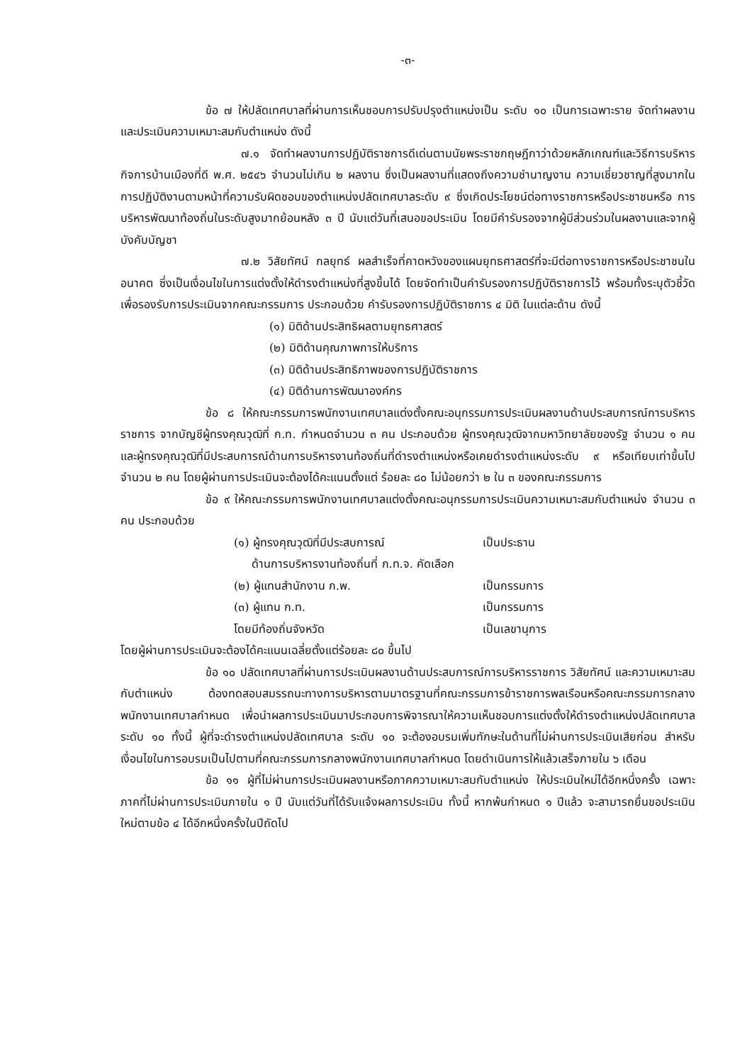-๓-
ข้อ ๗ ให้ปลัดเทศบาลที่ผ่านการเห็นชอบการปรับปรุงตำแหน่งเป็น ระดับ ๑๐ เป็นการเฉพาะราย จัดทำผลงาน และประเมินความเหมาะสมกับตำแหน่ง ดังนี้
๗.๑ จัดทำผลงานการปฏิบัติราชการดีเด่นตามนัยพระราชกฤษฎีกาว่าด้วยหลักเกณฑ์และวิธีการบริหารกิจการบ้านเมืองที่ดี พ.ศ. ๒๕๔๖ จำนวนไม่เกิน ๒ ผลงาน ซึ่งเป็นผลงานที่แสดงถึงความชำนาญงาน ความเชี่ยวชาญที่สูงมากในการปฏิบัติงานตามหน้าที่ความรับผิดชอบของตำแหน่งปลัดเทศบาลระดับ ๙ ซึ่งเกิดประโยชน์ต่อทางราชการหรือประชาชนหรือ การบริหารพัฒนาท้องถิ่นในระดับสูงมากย้อนหลัง ๓ ปี นับแต่วันที่เสนอขอประเมิน โดยมีคำรับรองจากผู้มีส่วนร่วมในผลงานและจากผู้บังคับบัญชา
๗.๒ วิสัยทัศน์ กลยุทธ์ ผลสำเร็จที่คาดหวังของแผนยุทธศาสตร์ที่จะมีต่อทางราชการหรือประชาชนในอนาคต ซึ่งเป็นเงื่อนไขในการแต่งตั้งให้ดำรงตำแหน่งที่สูงขึ้นได้ โดยจัดทำเป็นคำรับรองการปฏิบัติราชการไว้ พร้อมทั้งระบุตัวชี้วัดเพื่อรองรับการประเมินจากคณะกรรมการ ประกอบด้วย คำรับรองการปฏิบัติราชการ ๔ มิติ ในแต่ละด้าน ดังนี้
(๑) มิติด้านประสิทธิผลตามยุทธศาสตร์
(๒) มิติด้านคุณภาพการให้บริการ
(๓) มิติด้านประสิทธิภาพของการปฏิบัติราชการ
(๔) มิติด้านการพัฒนาองค์กร
ข้อ ๘ ให้คณะกรรมการพนักงานเทศบาลแต่งตั้งคณะอนุกรรมการประเมินผลงานด้านประสบการณ์การบริหารราชการ จากบัญชีผู้ทรงคุณวุฒิที่ ก.ท. กำหนดจำนวน ๓ คน ประกอบด้วย ผู้ทรงคุณวุฒิจากมหาวิทยาลัยของรัฐ จำนวน ๑ คน และผู้ทรงคุณวุฒิที่มีประสบการณ์ด้านการบริหารงานท้องถิ่นที่ดำรงตำแหน่งหรือเคยดำรงตำแหน่งระดับ ๙ หรือเทียบเท่าขึ้นไป จำนวน ๒ คน โดยผู้ผ่านการประเมินจะต้องได้คะแนนตั้งแต่ ร้อยละ ๘๐ ไม่น้อยกว่า ๒ ใน ๓ ของคณะกรรมการ
ข้อ ๙ ให้คณะกรรมการพนักงานเทศบาลแต่งตั้งคณะอนุกรรมการประเมินความเหมาะสมกับตำแหน่ง จำนวน ๓ คน ประกอบด้วย
| (๑) ผู้ทรงคุณวุฒิที่มีประสบการณ์ ด้านการบริหารงานท้องถิ่นที่ ก.ท.จ. คัดเลือก | เป็นประธาน |
| (๒) ผู้แทนสำนักงาน ก.พ. | เป็นกรรมการ |
| (๓) ผู้แทน ก.ท. | เป็นกรรมการ |
| โดยมีท้องถิ่นจังหวัด | เป็นเลขานุการ |
โดยผู้ผ่านการประเมินจะต้องได้คะแนนเฉลี่ยตั้งแต่ร้อยละ ๘๐ ขึ้นไป
ข้อ ๑๐ ปลัดเทศบาลที่ผ่านการประเมินผลงานด้านประสบการณ์การบริหารราชการ วิสัยทัศน์ และความเหมาะสมกับตำแหน่ง ต้องทดสอบสมรรถนะทางการบริหารตามมาตรฐานที่คณะกรรมการข้าราชการพลเรือนหรือคณะกรรมการกลางพนักงานเทศบาลกำหนด เพื่อนำผลการประเมินมาประกอบการพิจารณาให้ความเห็นชอบการแต่งตั้งให้ดำรงตำแหน่งปลัดเทศบาล ระดับ ๑๐ ทั้งนี้ ผู้ที่จะดำรงตำแหน่งปลัดเทศบาล ระดับ ๑๐ จะต้องอบรมเพิ่มทักษะในด้านที่ไม่ผ่านการประเมินเสียก่อน สำหรับเงื่อนไขในการอบรมเป็นไปตามที่คณะกรรมการกลางพนักงานเทศบาลกำหนด โดยดำเนินการให้แล้วเสร็จภายใน ๖ เดือน
ข้อ ๑๑ ผู้ที่ไม่ผ่านการประเมินผลงานหรือภาคความเหมาะสมกับตำแหน่ง ให้ประเมินใหม่ได้อีกหนึ่งครั้ง เฉพาะภาคที่ไม่ผ่านการประเมินภายใน ๑ ปี นับแต่วันที่ได้รับแจ้งผลการประเมิน ทั้งนี้ หากพ้นกำหนด ๑ ปีแล้ว จะสามารถยื่นขอประเมินใหม่ตามข้อ ๔ ได้อีกหนึ่งครั้งในปีถัดไป